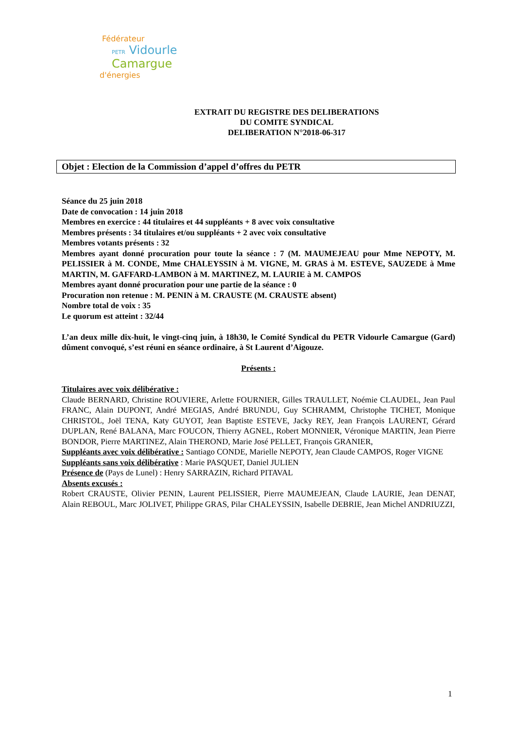Fédérateur
PETR Vidourle
Camargue
d'énergies
EXTRAIT DU REGISTRE DES DELIBERATIONS
DU COMITE SYNDICAL
DELIBERATION N°2018-06-317
Objet : Election de la Commission d’appel d’offres du PETR
Séance du 25 juin 2018
Date de convocation : 14 juin 2018
Membres en exercice : 44 titulaires et 44 suppléants + 8 avec voix consultative
Membres présents : 34 titulaires et/ou suppléants + 2 avec voix consultative
Membres votants présents : 32
Membres ayant donné procuration pour toute la séance : 7 (M. MAUMEJEAU pour Mme NEPOTY, M. PELISSIER à M. CONDE, Mme CHALEYSSIN à M. VIGNE, M. GRAS à M. ESTEVE, SAUZEDE à Mme MARTIN, M. GAFFARD-LAMBON à M. MARTINEZ, M. LAURIE à M. CAMPOS
Membres ayant donné procuration pour une partie de la séance : 0
Procuration non retenue : M. PENIN à M. CRAUSTE (M. CRAUSTE absent)
Nombre total de voix : 35
Le quorum est atteint : 32/44
L’an deux mille dix-huit, le vingt-cinq juin, à 18h30, le Comité Syndical du PETR Vidourle Camargue (Gard) dûment convoqué, s’est réuni en séance ordinaire, à St Laurent d’Aigouze.
Présents :
Titulaires avec voix délibérative :
Claude BERNARD, Christine ROUVIERE, Arlette FOURNIER, Gilles TRAULLET, Noémie CLAUDEL, Jean Paul FRANC, Alain DUPONT, André MEGIAS, André BRUNDU, Guy SCHRAMM, Christophe TICHET, Monique CHRISTOL, Joël TENA, Katy GUYOT, Jean Baptiste ESTEVE, Jacky REY, Jean François LAURENT, Gérard DUPLAN, René BALANA, Marc FOUCON, Thierry AGNEL, Robert MONNIER, Véronique MARTIN, Jean Pierre BONDOR, Pierre MARTINEZ, Alain THEROND, Marie José PELLET, François GRANIER,
Suppléants avec voix délibérative : Santiago CONDE, Marielle NEPOTY, Jean Claude CAMPOS, Roger VIGNE
Suppléants sans voix délibérative : Marie PASQUET, Daniel JULIEN
Présence de (Pays de Lunel) : Henry SARRAZIN, Richard PITAVAL
Absents excusés :
Robert CRAUSTE, Olivier PENIN, Laurent PELISSIER, Pierre MAUMEJEAN, Claude LAURIE, Jean DENAT, Alain REBOUL, Marc JOLIVET, Philippe GRAS, Pilar CHALEYSSIN, Isabelle DEBRIE, Jean Michel ANDRIUZZI,
1